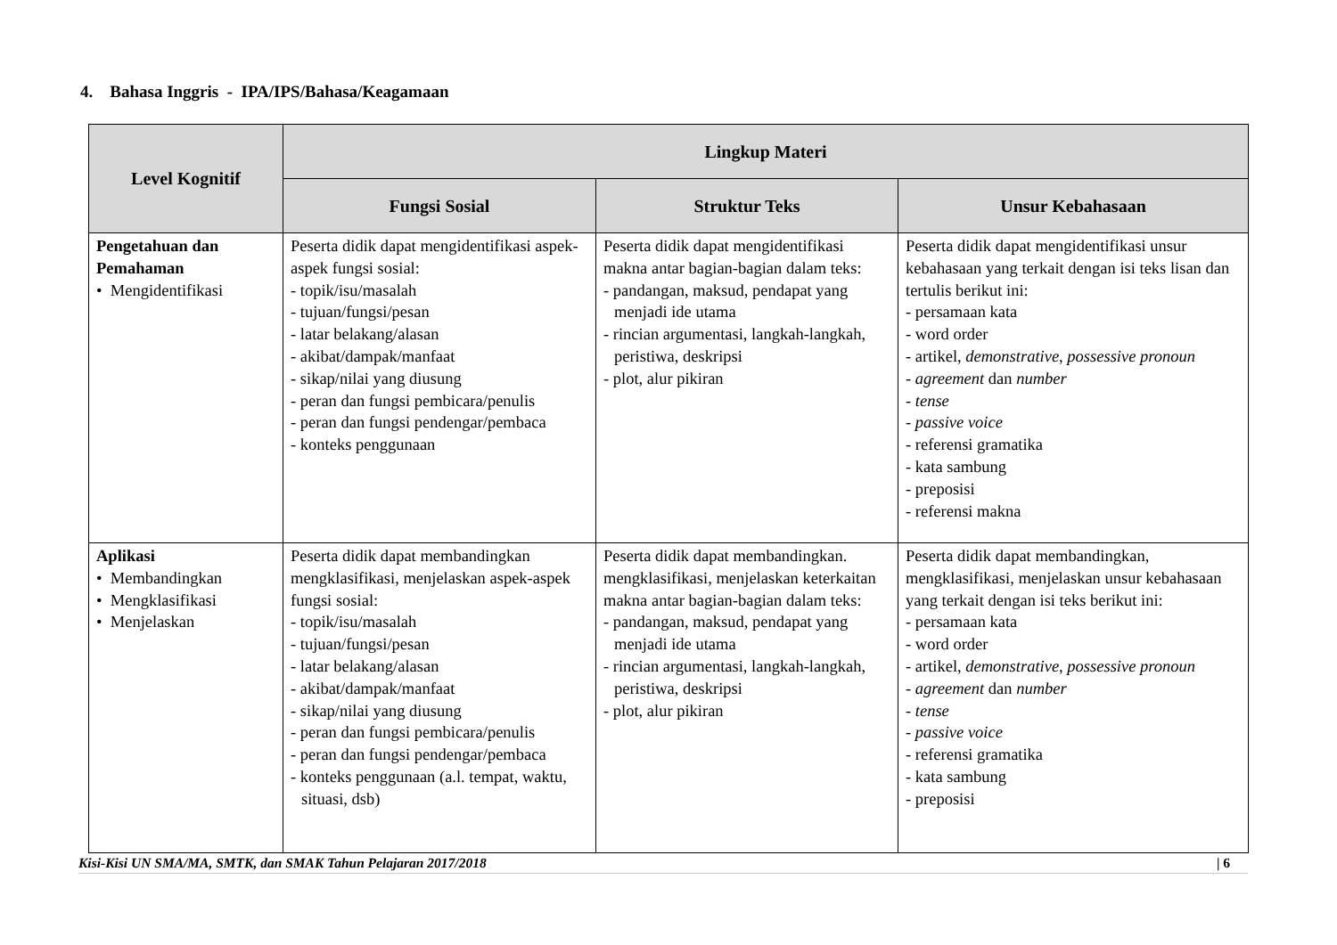4. Bahasa Inggris - IPA/IPS/Bahasa/Keagamaan
| Level Kognitif | Lingkup Materi | | |
| --- | --- | --- | --- |
| | Fungsi Sosial | Struktur Teks | Unsur Kebahasaan |
| Pengetahuan dan Pemahaman • Mengidentifikasi | Peserta didik dapat mengidentifikasi aspek-aspek fungsi sosial: - topik/isu/masalah - tujuan/fungsi/pesan - latar belakang/alasan - akibat/dampak/manfaat - sikap/nilai yang diusung - peran dan fungsi pembicara/penulis - peran dan fungsi pendengar/pembaca - konteks penggunaan | Peserta didik dapat mengidentifikasi makna antar bagian-bagian dalam teks: - pandangan, maksud, pendapat yang menjadi ide utama - rincian argumentasi, langkah-langkah, peristiwa, deskripsi - plot, alur pikiran | Peserta didik dapat mengidentifikasi unsur kebahasaan yang terkait dengan isi teks lisan dan tertulis berikut ini: - persamaan kata - word order - artikel, demonstrative, possessive pronoun - agreement dan number - tense - passive voice - referensi gramatika - kata sambung - preposisi - referensi makna |
| Aplikasi • Membandingkan • Mengklasifikasi • Menjelaskan | Peserta didik dapat membandingkan mengklasifikasi, menjelaskan aspek-aspek fungsi sosial: - topik/isu/masalah - tujuan/fungsi/pesan - latar belakang/alasan - akibat/dampak/manfaat - sikap/nilai yang diusung - peran dan fungsi pembicara/penulis - peran dan fungsi pendengar/pembaca - konteks penggunaan (a.l. tempat, waktu, situasi, dsb) | Peserta didik dapat membandingkan. mengklasifikasi, menjelaskan keterkaitan makna antar bagian-bagian dalam teks: - pandangan, maksud, pendapat yang menjadi ide utama - rincian argumentasi, langkah-langkah, peristiwa, deskripsi - plot, alur pikiran | Peserta didik dapat membandingkan, mengklasifikasi, menjelaskan unsur kebahasaan yang terkait dengan isi teks berikut ini: - persamaan kata - word order - artikel, demonstrative, possessive pronoun - agreement dan number - tense - passive voice - referensi gramatika - kata sambung - preposisi |
Kisi-Kisi UN SMA/MA, SMTK, dan SMAK Tahun Pelajaran 2017/2018 | 6